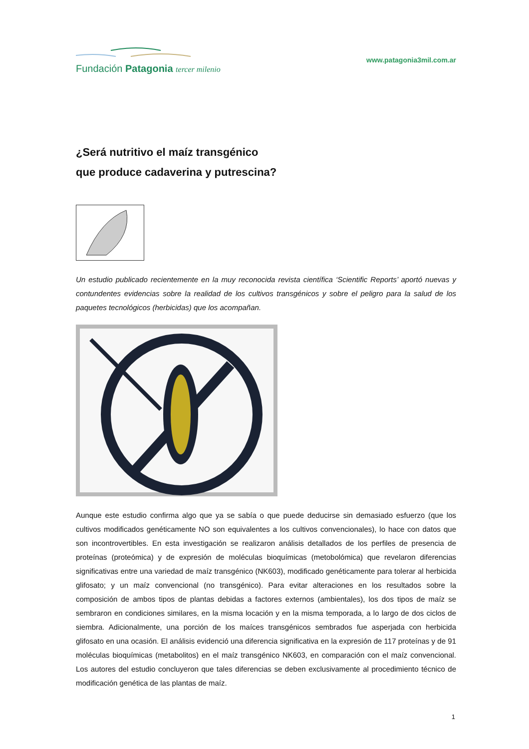Fundación Patagonia tercer milenio
www.patagonia3mil.com.ar
¿Será nutritivo el maíz transgénico
que produce cadaverina y putrescina?
Un estudio publicado recientemente en la muy reconocida revista científica ‘Scientific Reports’ aportó nuevas y contundentes evidencias sobre la realidad de los cultivos transgénicos y sobre el peligro para la salud de los paquetes tecnológicos (herbicidas) que los acompañan.
Aunque este estudio confirma algo que ya se sabía o que puede deducirse sin demasiado esfuerzo (que los cultivos modificados genéticamente NO son equivalentes a los cultivos convencionales), lo hace con datos que son incontrovertibles. En esta investigación se realizaron análisis detallados de los perfiles de presencia de proteínas (proteómica) y de expresión de moléculas bioquímicas (metobolómica) que revelaron diferencias significativas entre una variedad de maíz transgénico (NK603), modificado genéticamente para tolerar al herbicida glifosato; y un maíz convencional (no transgénico). Para evitar alteraciones en los resultados sobre la composición de ambos tipos de plantas debidas a factores externos (ambientales), los dos tipos de maíz se sembraron en condiciones similares, en la misma locación y en la misma temporada, a lo largo de dos ciclos de siembra. Adicionalmente, una porción de los maíces transgénicos sembrados fue asperjada con herbicida glifosato en una ocasión. El análisis evidenció una diferencia significativa en la expresión de 117 proteínas y de 91 moléculas bioquímicas (metabolitos) en el maíz transgénico NK603, en comparación con el maíz convencional. Los autores del estudio concluyeron que tales diferencias se deben exclusivamente al procedimiento técnico de modificación genética de las plantas de maíz.
1